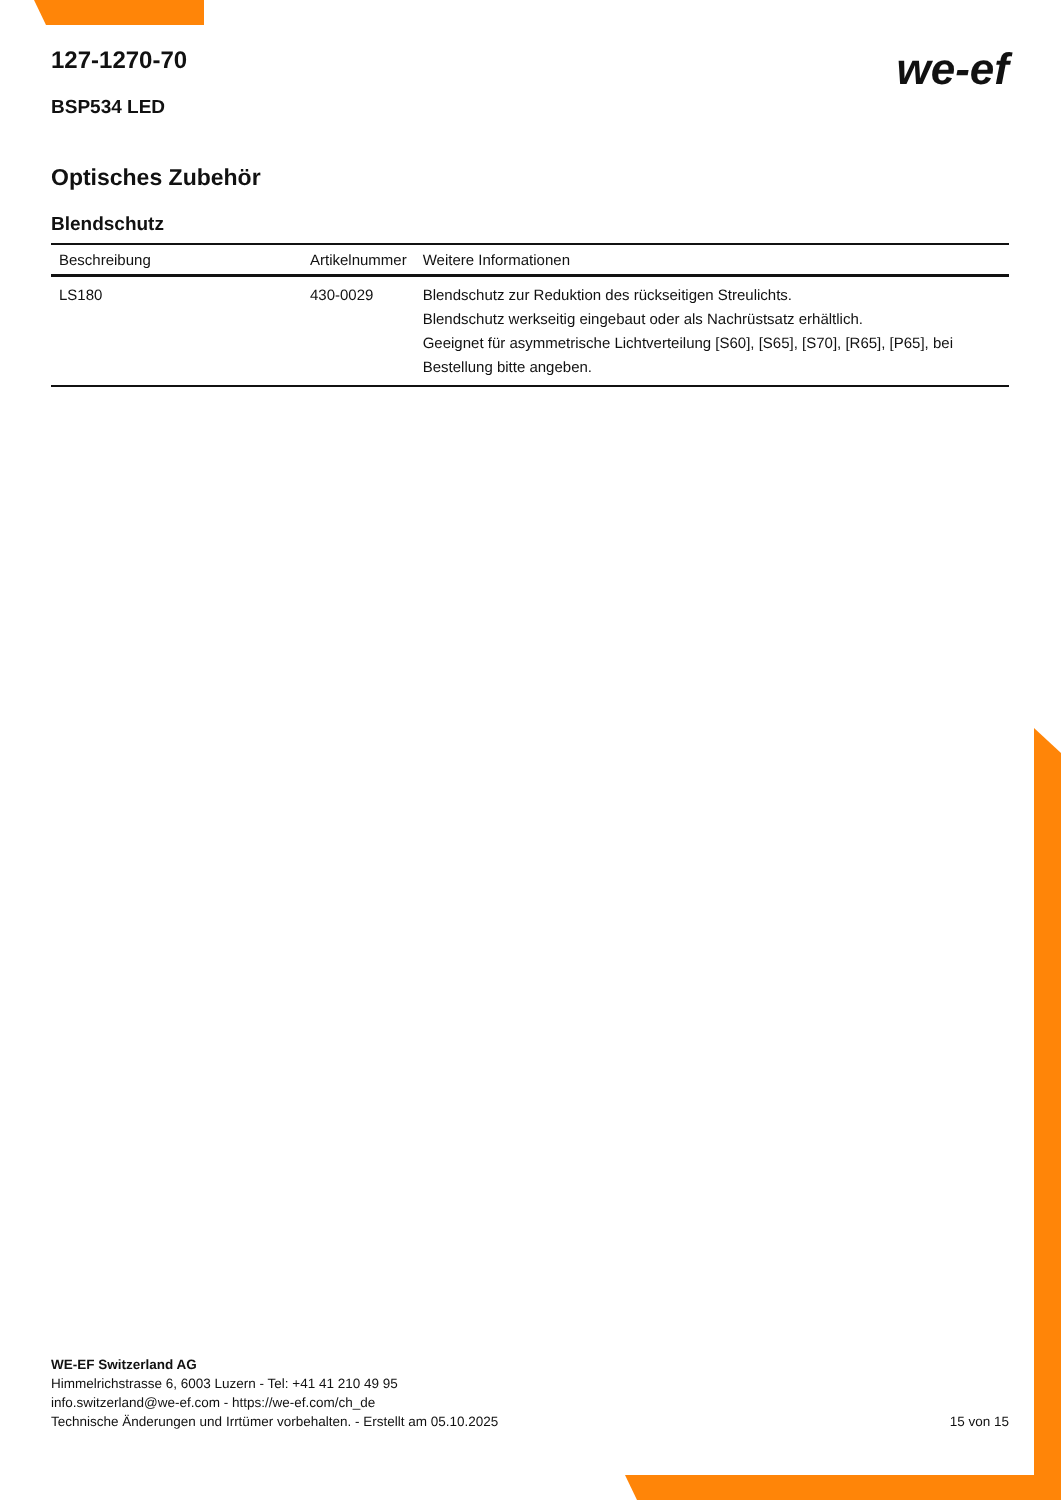we-ef
127-1270-70
BSP534 LED
Optisches Zubehör
Blendschutz
| Beschreibung | Artikelnummer | Weitere Informationen |
| --- | --- | --- |
| LS180 | 430-0029 | Blendschutz zur Reduktion des rückseitigen Streulichts. Blendschutz werkseitig eingebaut oder als Nachrüstsatz erhältlich. Geeignet für asymmetrische Lichtverteilung [S60], [S65], [S70], [R65], [P65], bei Bestellung bitte angeben. |
WE-EF Switzerland AG
Himmelrichstrasse 6, 6003 Luzern - Tel: +41 41 210 49 95
info.switzerland@we-ef.com - https://we-ef.com/ch_de
Technische Änderungen und Irrtümer vorbehalten. - Erstellt am 05.10.2025
15 von 15